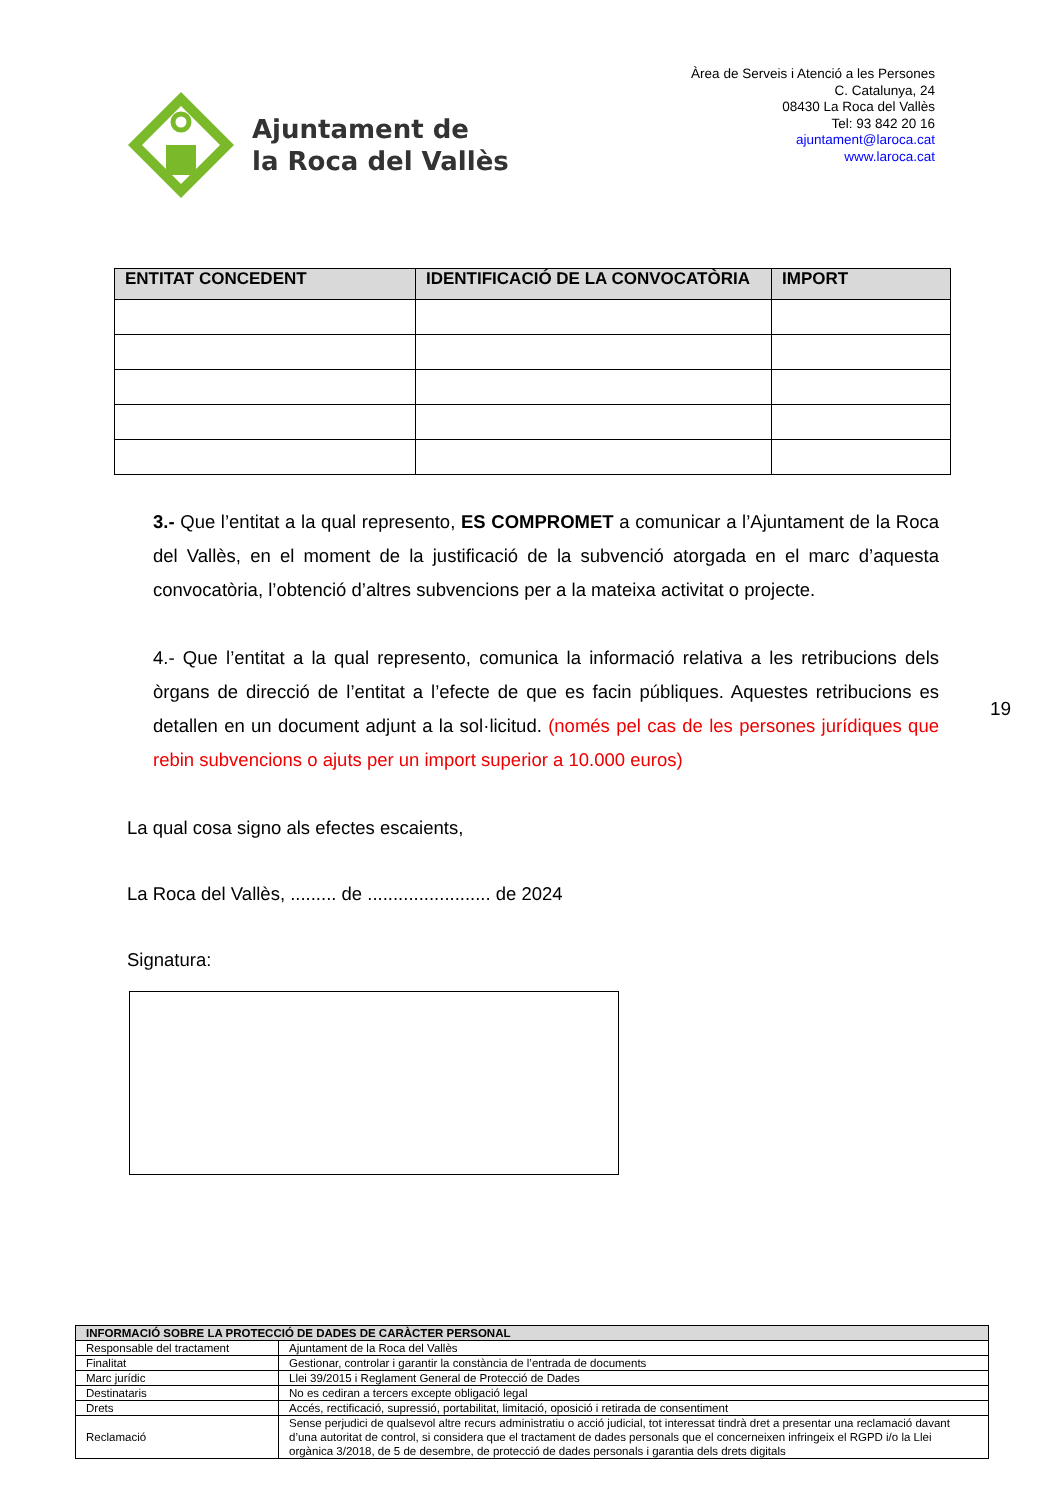Ajuntament de
la Roca del Vallès
Àrea de Serveis i Atenció a les Persones
C. Catalunya, 24
08430 La Roca del Vallès
Tel: 93 842 20 16
ajuntament@laroca.cat
www.laroca.cat
| ENTITAT CONCEDENT | IDENTIFICACIÓ DE LA CONVOCATÒRIA | IMPORT |
| --- | --- | --- |
3.- Que l’entitat a la qual represento, ES COMPROMET a comunicar a l’Ajuntament de la Roca del Vallès, en el moment de la justificació de la subvenció atorgada en el marc d’aquesta convocatòria, l’obtenció d’altres subvencions per a la mateixa activitat o projecte.
4.- Que l’entitat a la qual represento, comunica la informació relativa a les retribucions dels òrgans de direcció de l’entitat a l’efecte de que es facin públiques. Aquestes retribucions es detallen en un document adjunt a la sol·licitud. (només pel cas de les persones jurídiques que rebin subvencions o ajuts per un import superior a 10.000 euros)
19
La qual cosa signo als efectes escaients,
La Roca del Vallès, ......... de ........................ de 2024
Signatura:
| INFORMACIÓ SOBRE LA PROTECCIÓ DE DADES DE CARÀCTER PERSONAL | |
| --- | --- |
| Responsable del tractament | Ajuntament de la Roca del Vallès |
| Finalitat | Gestionar, controlar i garantir la constància de l’entrada de documents |
| Marc jurídic | Llei 39/2015 i Reglament General de Protecció de Dades |
| Destinataris | No es cediran a tercers excepte obligació legal |
| Drets | Accés, rectificació, supressió, portabilitat, limitació, oposició i retirada de consentiment |
| Reclamació | Sense perjudici de qualsevol altre recurs administratiu o acció judicial, tot interessat tindrà dret a presentar una reclamació davant d’una autoritat de control, si considera que el tractament de dades personals que el concerneixen infringeix el RGPD i/o la Llei orgànica 3/2018, de 5 de desembre, de protecció de dades personals i garantia dels drets digitals |